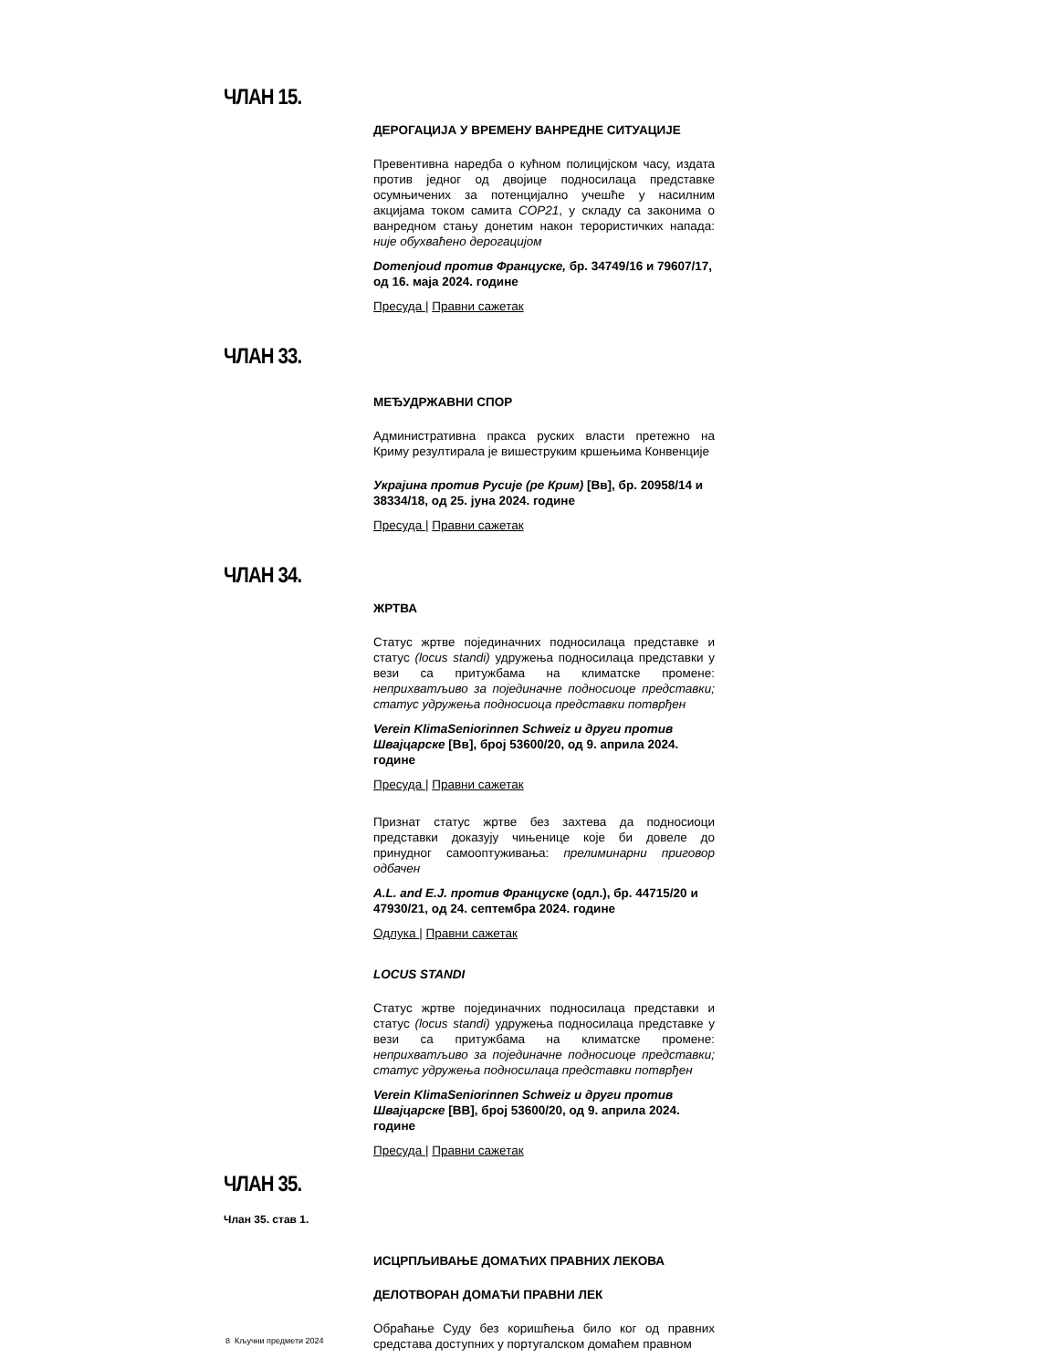ЧЛАН 15.
ДЕРОГАЦИЈА У ВРЕМЕНУ ВАНРЕДНЕ СИТУАЦИЈЕ
Превентивна наредба о кућном полицијском часу, издата против једног од двојице подносилаца представке осумњичених за потенцијално учешће у насилним акцијама током самита COP21, у складу са законима о ванредном стању донетим након терористичких напада: није обухваћено дерогацијом
Domenjoud против Француске, бр. 34749/16 и 79607/17, од 16. маја 2024. године
Пресуда | Правни сажетак
ЧЛАН 33.
МЕЂУДРЖАВНИ СПОР
Административна пракса руских власти претежно на Криму резултирала је вишеструким кршењима Конвенције
Украјина против Русије (ре Крим) [Вв], бр. 20958/14 и 38334/18, од 25. јуна 2024. године
Пресуда | Правни сажетак
ЧЛАН 34.
ЖРТВА
Статус жртве појединачних подносилаца представке и статус (locus standi) удружења подносилаца представки у вези са притужбама на климатске промене: неприхватљиво за појединачне подносиоце представки; статус удружења подносиоца представки потврђен
Verein KlimaSeniorinnen Schweiz и други против Швајцарске [Вв], број 53600/20, од 9. априла 2024. године
Пресуда | Правни сажетак
Признат статус жртве без захтева да подносиоци представки доказују чињенице које би довеле до принудног самооптуживања: прелиминарни приговор одбачен
A.L. and E.J. против Француске (одл.), бр. 44715/20 и 47930/21, од 24. септембра 2024. године
Одлука | Правни сажетак
LOCUS STANDI
Статус жртве појединачних подносилаца представки и статус (locus standi) удружења подносилаца представке у вези са притужбама на климатске промене: неприхватљиво за појединачне подносиоце представки; статус удружења подносилаца представки потврђен
Verein KlimaSeniorinnen Schweiz и други против Швајцарске [ВВ], број 53600/20, од 9. априла 2024. године
Пресуда | Правни сажетак
ЧЛАН 35.
Члан 35. став 1.
ИСЦРПЉИВАЊЕ ДОМАЋИХ ПРАВНИХ ЛЕКОВА
ДЕЛОТВОРАН ДОМАЋИ ПРАВНИ ЛЕК
Обраћање Суду без коришћења било ког од правних средстава доступних у португалском домаћем правном
8 Кључни предмети 2024